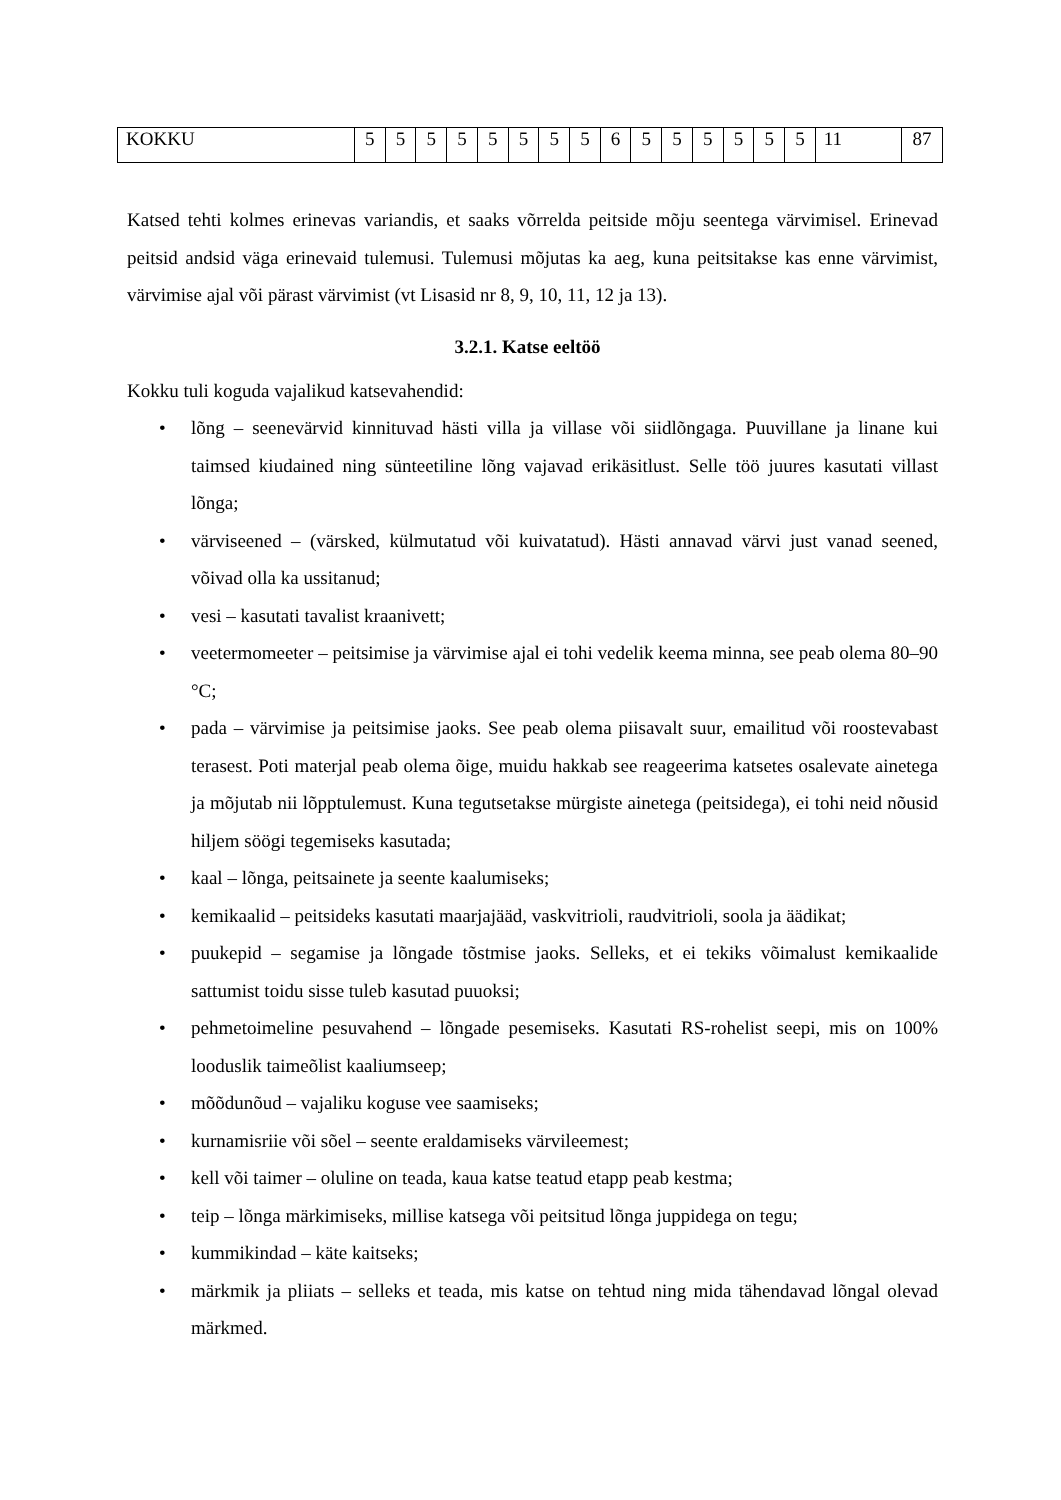| KOKKU | 5 | 5 | 5 | 5 | 5 | 5 | 5 | 5 | 6 | 5 | 5 | 5 | 5 | 5 | 5 | 11 | 87 |
Katsed tehti kolmes erinevas variandis, et saaks võrrelda peitside mõju seentega värvimisel. Erinevad peitsid andsid väga erinevaid tulemusi. Tulemusi mõjutas ka aeg, kuna peitsitakse kas enne värvimist, värvimise ajal või pärast värvimist (vt Lisasid nr 8, 9, 10, 11, 12 ja 13).
3.2.1. Katse eeltöö
Kokku tuli koguda vajalikud katsevahendid:
• lõng – seenevärvid kinnituvad hästi villa ja villase või siidlõngaga. Puuvillane ja linane kui taimsed kiudained ning sünteetiline lõng vajavad erikäsitlust. Selle töö juures kasutati villast lõnga;
• värviseened – (värsked, külmutatud või kuivatatud). Hästi annavad värvi just vanad seened, võivad olla ka ussitanud;
• vesi – kasutati tavalist kraanivett;
• veetermomeeter – peitsimise ja värvimise ajal ei tohi vedelik keema minna, see peab olema 80–90 °C;
• pada – värvimise ja peitsimise jaoks. See peab olema piisavalt suur, emailitud või roostevabast terasest. Poti materjal peab olema õige, muidu hakkab see reageerima katsetes osalevate ainetega ja mõjutab nii lõpptulemust. Kuna tegutsetakse mürgiste ainetega (peitsidega), ei tohi neid nõusid hiljem söögi tegemiseks kasutada;
• kaal – lõnga, peitsainete ja seente kaalumiseks;
• kemikaalid – peitsideks kasutati maarjajääd, vaskvitrioli, raudvitrioli, soola ja äädikat;
• puukepid – segamise ja lõngade tõstmise jaoks. Selleks, et ei tekiks võimalust kemikaalide sattumist toidu sisse tuleb kasutad puuoksi;
• pehmetoimeline pesuvahend – lõngade pesemiseks. Kasutati RS-rohelist seepi, mis on 100% looduslik taimeõlist kaaliumseep;
• mõõdunõud – vajaliku koguse vee saamiseks;
• kurnamisriie või sõel – seente eraldamiseks värvileemest;
• kell või taimer – oluline on teada, kaua katse teatud etapp peab kestma;
• teip – lõnga märkimiseks, millise katsega või peitsitud lõnga juppidega on tegu;
• kummikindad – käte kaitseks;
• märkmik ja pliiats – selleks et teada, mis katse on tehtud ning mida tähendavad lõngal olevad märkmed.